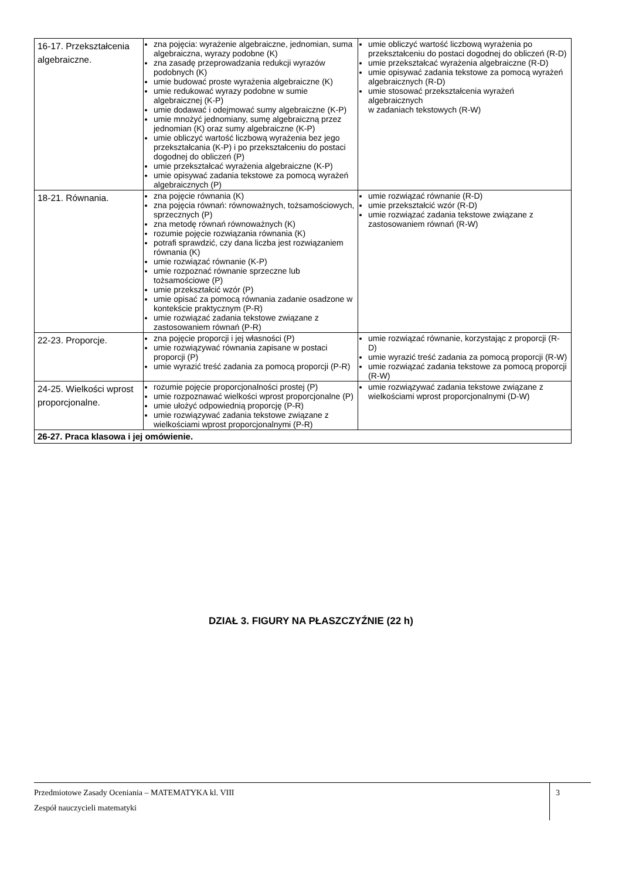| 16-17. Przekształcenia algebraiczne. | zna pojęcia: wyrażenie algebraiczne, jednomian, suma algebraiczna, wyrazy podobne (K) zna zasadę przeprowadzania redukcji wyrazów podobnych (K) umie budować proste wyrażenia algebraiczne (K) umie redukować wyrazy podobne w sumie algebraicznej (K-P) umie dodawać i odejmować sumy algebraiczne (K-P) umie mnożyć jednomiany, sumę algebraiczną przez jednomian (K) oraz sumy algebraiczne (K-P) umie obliczyć wartość liczbową wyrażenia bez jego przekształcania (K-P) i po przekształceniu do postaci dogodnej do obliczeń (P) umie przekształcać wyrażenia algebraiczne (K-P) umie opisywać zadania tekstowe za pomocą wyrażeń algebraicznych (P) | umie obliczyć wartość liczbową wyrażenia po przekształceniu do postaci dogodnej do obliczeń (R-D) umie przekształcać wyrażenia algebraiczne (R-D) umie opisywać zadania tekstowe za pomocą wyrażeń algebraicznych (R-D) umie stosować przekształcenia wyrażeń algebraicznych w zadaniach tekstowych (R-W) |
| 18-21. Równania. | zna pojęcie równania (K) zna pojęcia równań: równoważnych, tożsamościowych, sprzecznych (P) zna metodę równań równoważnych (K) rozumie pojęcie rozwiązania równania (K) potrafi sprawdzić, czy dana liczba jest rozwiązaniem równania (K) umie rozwiązać równanie (K-P) umie rozpoznać równanie sprzeczne lub tożsamościowe (P) umie przekształcić wzór (P) umie opisać za pomocą równania zadanie osadzone w kontekście praktycznym (P-R) umie rozwiązać zadania tekstowe związane z zastosowaniem równań (P-R) | umie rozwiązać równanie (R-D) umie przekształcić wzór (R-D) umie rozwiązać zadania tekstowe związane z zastosowaniem równań (R-W) |
| 22-23. Proporcje. | zna pojęcie proporcji i jej własności (P) umie rozwiązywać równania zapisane w postaci proporcji (P) umie wyrazić treść zadania za pomocą proporcji (P-R) | umie rozwiązać równanie, korzystając z proporcji (R-D) umie wyrazić treść zadania za pomocą proporcji (R-W) umie rozwiązać zadania tekstowe za pomocą proporcji (R-W) |
| 24-25. Wielkości wprost proporcjonalne. | rozumie pojęcie proporcjonalności prostej (P) umie rozpoznawać wielkości wprost proporcjonalne (P) umie ułożyć odpowiednią proporcję (P-R) umie rozwiązywać zadania tekstowe związane z wielkościami wprost proporcjonalnymi (P-R) | umie rozwiązywać zadania tekstowe związane z wielkościami wprost proporcjonalnymi (D-W) |
| 26-27. Praca klasowa i jej omówienie. | | |
DZIAŁ 3. FIGURY NA PŁASZCZYŹNIE (22 h)
Przedmiotowe Zasady Oceniania – MATEMATYKA kl. VIII
Zespół nauczycieli matematyki
3